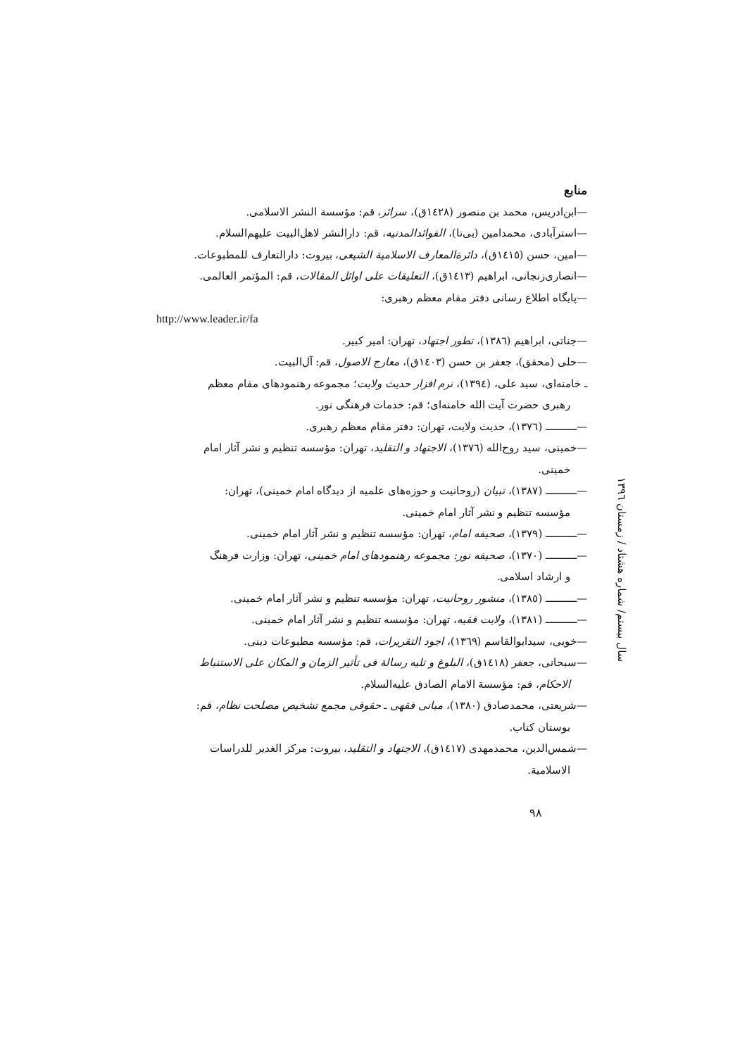منابع
—ابن‌ادریس، محمد بن منصور (١٤٢٨ق)، سرائر، قم: مؤسسة النشر الاسلامی.
—استرآبادی، محمدامین (بی‌تا)، الفوائدالمدنیه، قم: دارالنشر لاهل‌البیت علیهم‌السلام.
—امین، حسن (١٤١٥ق)، دائرةالمعارف الاسلامیة الشیعی، بیروت: دارالتعارف للمطبوعات.
—انصاری‌زنجانی، ابراهیم (١٤١٣ق)، التعلیقات علی اوائل المقالات، قم: المؤتمر العالمی.
—پایگاه اطلاع رسانی دفتر مقام معظم رهبری:
http://www.leader.ir/fa
—جناتی، ابراهیم (١٣٨٦)، تطور اجتهاد، تهران: امیر کبیر.
—حلی (محقق)، جعفر بن حسن (١٤٠٣ق)، معارج الاصول، قم: آل‌البیت.
ـ خامنه‌ای، سید علی، (١٣٩٤)، نرم افزار حدیث ولایت؛ مجموعه رهنمودهای مقام معظم
رهبری حضرت آیت الله خامنه‌ای؛ قم: خدمات فرهنگی نور.
—ـــــــــــ (١٣٧٦)، حدیث ولایت، تهران: دفتر مقام معظم رهبری.
—خمینی، سید روح‌الله (١٣٧٦)، الاجتهاد و التقلید، تهران: مؤسسه تنظیم و نشر آثار امام
خمینی.
—ـــــــــــ (١٣٨٧)، تبیان (روحانیت و حوزه‌های علمیه از دیدگاه امام خمینی)، تهران:
مؤسسه تنظیم و نشر آثار امام خمینی.
—ـــــــــــ (١٣٧٩)، صحیفه امام، تهران: مؤسسه تنظیم و نشر آثار امام خمینی.
—ـــــــــــ (١٣٧٠)، صحیفه نور: مجموعه رهنمودهای امام خمینی، تهران: وزارت فرهنگ
و ارشاد اسلامی.
—ـــــــــــ (١٣٨٥)، منشور روحانیت، تهران: مؤسسه تنظیم و نشر آثار امام خمینی.
—ـــــــــــ (١٣٨١)، ولایت فقیه، تهران: مؤسسه تنظیم و نشر آثار امام خمینی.
—خویی، سیدابوالقاسم (١٣٦٩)، اجود التقریرات، قم: مؤسسه مطبوعات دینی.
—سبحانی، جعفر (١٤١٨ق)، البلوغ و تلیه رسالة فی تأثیر الزمان و المکان علی الاستنباط
الاحکام، قم: مؤسسة الامام الصادق علیه‌السلام.
—شریعتی، محمدصادق (١٣٨٠)، مبانی فقهی ـ حقوقی مجمع تشخیص مصلحت نظام، قم:
بوستان کتاب.
—شمس‌الدین، محمدمهدی (١٤١٧ق)، الاجتهاد و التقلید، بیروت: مرکز الغدیر للدراسات
الاسلامیة.
سال بیستم/ شماره هشتاد / زمستان ١٣٩٦
٩٨